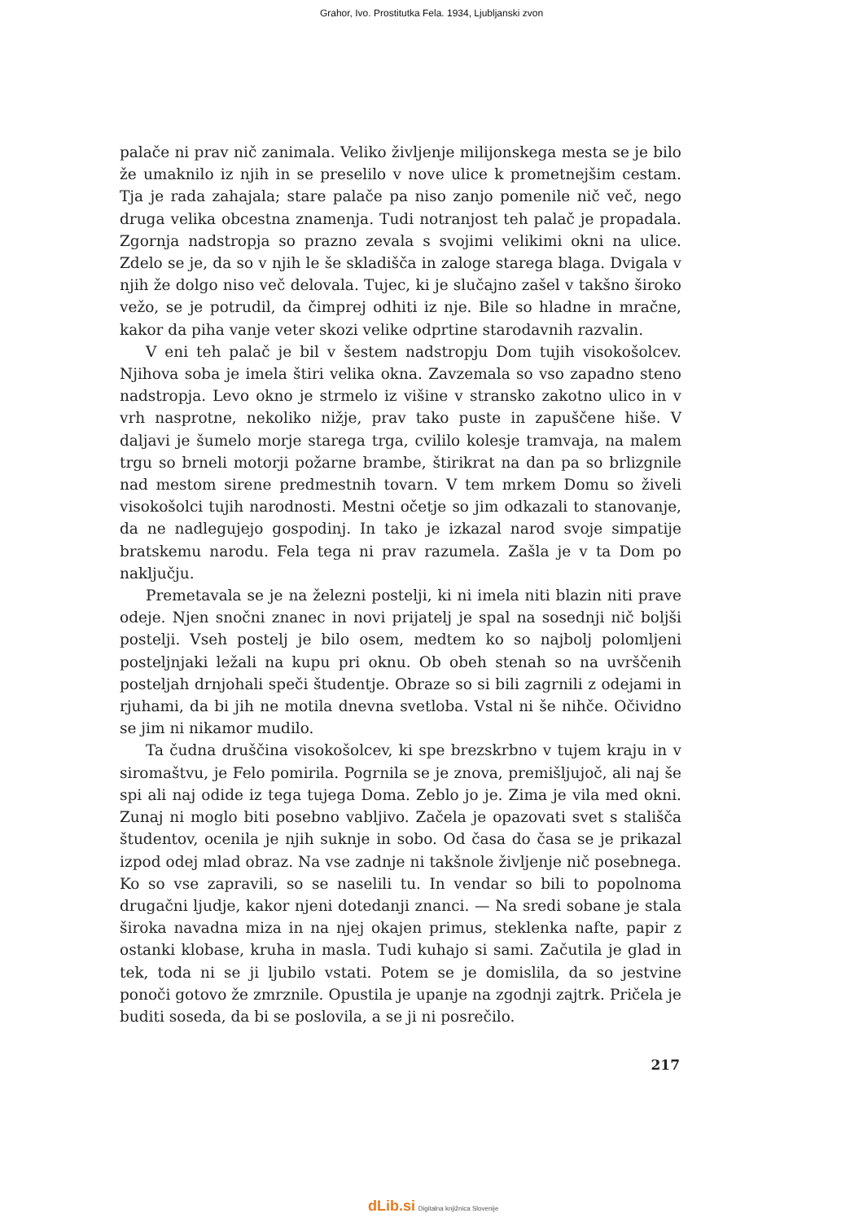Grahor, Ivo. Prostitutka Fela. 1934, Ljubljanski zvon
palače ni prav nič zanimala. Veliko življenje milijonskega mesta se je bilo že umaknilo iz njih in se preselilo v nove ulice k prometnejšim cestam. Tja je rada zahajala; stare palače pa niso zanjo pomenile nič več, nego druga velika obcestna znamenja. Tudi notranjost teh palač je propadala. Zgornja nadstropja so prazno zevala s svojimi velikimi okni na ulice. Zdelo se je, da so v njih le še skladišča in zaloge starega blaga. Dvigala v njih že dolgo niso več delovala. Tujec, ki je slučajno zašel v takšno široko vežo, se je potrudil, da čimprej odhiti iz nje. Bile so hladne in mračne, kakor da piha vanje veter skozi velike odprtine starodavnih razvalin.
V eni teh palač je bil v šestem nadstropju Dom tujih visokošolcev. Njihova soba je imela štiri velika okna. Zavzemala so vso zapadno steno nadstropja. Levo okno je strmelo iz višine v stransko zakotno ulico in v vrh nasprotne, nekoliko nižje, prav tako puste in zapuščene hiše. V daljavi je šumelo morje starega trga, cvililo kolesje tramvaja, na malem trgu so brneli motorji požarne brambe, štirikrat na dan pa so brlizgnile nad mestom sirene predmestnih tovarn. V tem mrkem Domu so živeli visokošolci tujih narodnosti. Mestni očetje so jim odkazali to stanovanje, da ne nadlegujejo gospodinj. In tako je izkazal narod svoje simpatije bratskemu narodu. Fela tega ni prav razumela. Zašla je v ta Dom po naključju.
Premetavala se je na železni postelji, ki ni imela niti blazin niti prave odeje. Njen snočni znanec in novi prijatelj je spal na sosednji nič boljši postelji. Vseh postelj je bilo osem, medtem ko so najbolj polomljeni posteljnjaki ležali na kupu pri oknu. Ob obeh stenah so na uvrščenih posteljah drnjohali speči študentje. Obraze so si bili zagrnili z odejami in rjuhami, da bi jih ne motila dnevna svetloba. Vstal ni še nihče. Očividno se jim ni nikamor mudilo.
Ta čudna druščina visokošolcev, ki spe brezskrbno v tujem kraju in v siromaštvu, je Felo pomirila. Pogrnila se je znova, premišljujoč, ali naj še spi ali naj odide iz tega tujega Doma. Zeblo jo je. Zima je vila med okni. Zunaj ni moglo biti posebno vabljivo. Začela je opazovati svet s stališča študentov, ocenila je njih suknje in sobo. Od časa do časa se je prikazal izpod odej mlad obraz. Na vse zadnje ni takšnole življenje nič posebnega. Ko so vse zapravili, so se naselili tu. In vendar so bili to popolnoma drugačni ljudje, kakor njeni dotedanji znanci. — Na sredi sobane je stala široka navadna miza in na njej okajen primus, steklenka nafte, papir z ostanki klobase, kruha in masla. Tudi kuhajo si sami. Začutila je glad in tek, toda ni se ji ljubilo vstati. Potem se je domislila, da so jestvine ponoči gotovo že zmrznile. Opustila je upanje na zgodnji zajtrk. Pričela je buditi soseda, da bi se poslovila, a se ji ni posrečilo.
217
dLib.si Digitalna knjižnica Slovenije